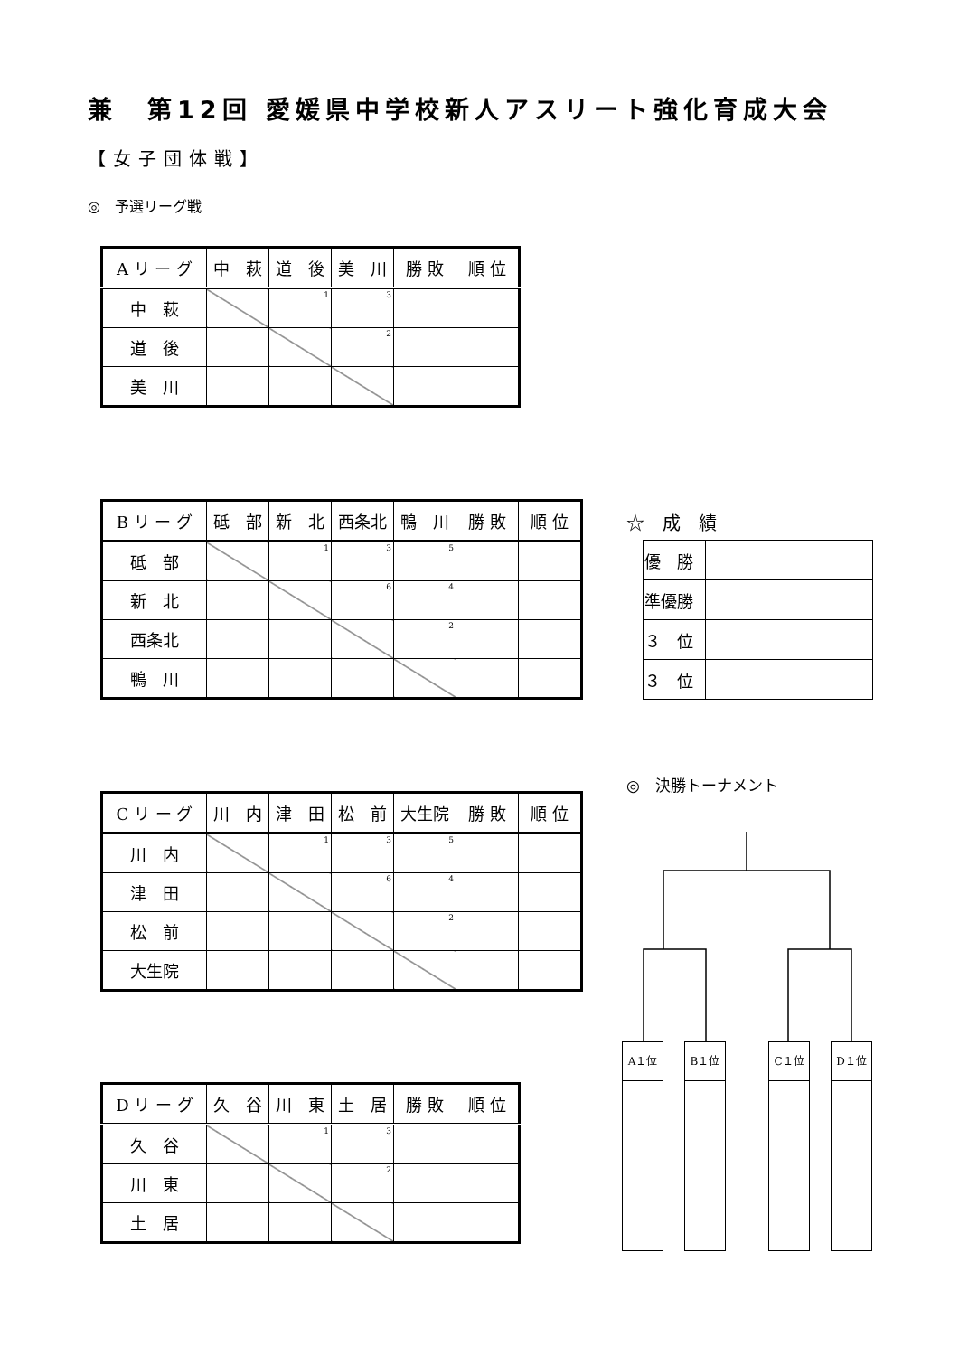兼　第12回 愛媛県中学校新人アスリート強化育成大会
【女子団体戦】
◎　予選リーグ戦
| A リ ー グ | 中 萩 | 道 後 | 美 川 | 勝 敗 | 順 位 |
| --- | --- | --- | --- | --- | --- |
| 中 萩 | | 1 | 3 | | |
| 道 後 | | | 2 | | |
| 美 川 | | | | | |
| B リ ー グ | 砥 部 | 新 北 | 西条北 | 鴨 川 | 勝 敗 | 順 位 |
| --- | --- | --- | --- | --- | --- | --- |
| 砥 部 | | 1 | 3 | 5 | | |
| 新 北 | | | 6 | 4 | | |
| 西条北 | | | | 2 | | |
| 鴨 川 | | | | | | |
☆　成　績
| 優 勝 | |
| 準優勝 | |
| ３ 位 | |
| ３ 位 | |
◎　決勝トーナメント
| C リ ー グ | 川 内 | 津 田 | 松 前 | 大生院 | 勝 敗 | 順 位 |
| --- | --- | --- | --- | --- | --- | --- |
| 川 内 | | 1 | 3 | 5 | | |
| 津 田 | | | 6 | 4 | | |
| 松 前 | | | | 2 | | |
| 大生院 | | | | | | |
A１位 B１位 C１位 D１位
| D リ ー グ | 久 谷 | 川 東 | 土 居 | 勝 敗 | 順 位 |
| --- | --- | --- | --- | --- | --- |
| 久 谷 | | 1 | 3 | | |
| 川 東 | | | 2 | | |
| 土 居 | | | | | |